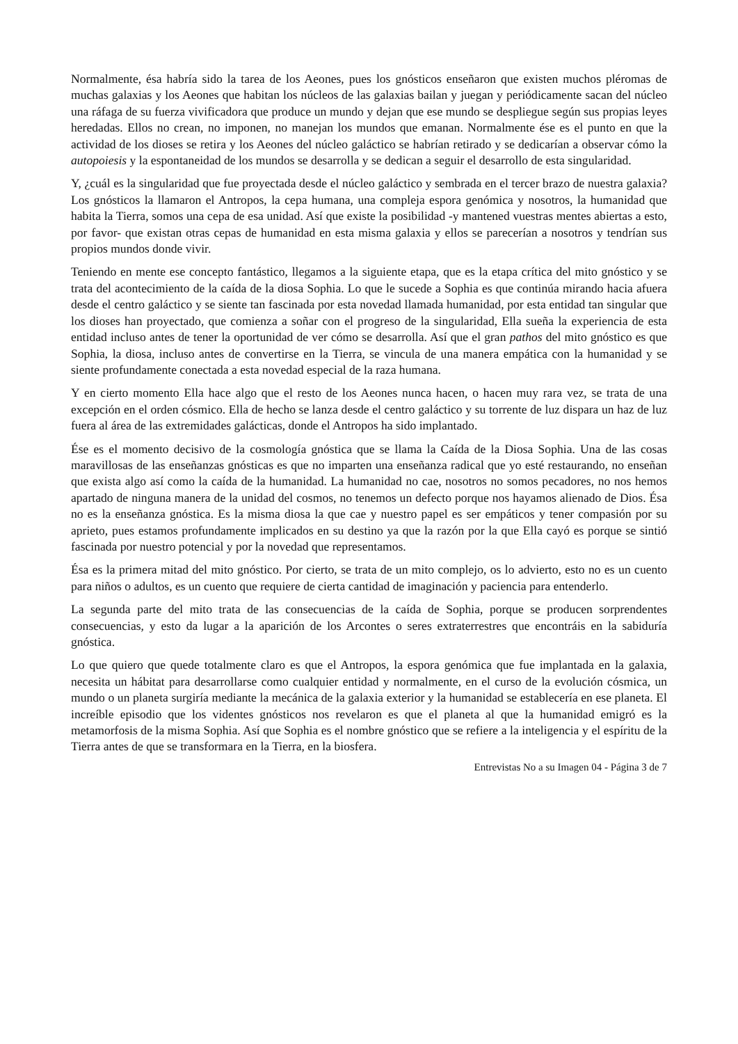Normalmente, ésa habría sido la tarea de los Aeones, pues los gnósticos enseñaron que existen muchos pléromas de muchas galaxias y los Aeones que habitan los núcleos de las galaxias bailan y juegan y periódicamente sacan del núcleo una ráfaga de su fuerza vivificadora que produce un mundo y dejan que ese mundo se despliegue según sus propias leyes heredadas. Ellos no crean, no imponen, no manejan los mundos que emanan. Normalmente ése es el punto en que la actividad de los dioses se retira y los Aeones del núcleo galáctico se habrían retirado y se dedicarían a observar cómo la autopoiesis y la espontaneidad de los mundos se desarrolla y se dedican a seguir el desarrollo de esta singularidad.
Y, ¿cuál es la singularidad que fue proyectada desde el núcleo galáctico y sembrada en el tercer brazo de nuestra galaxia? Los gnósticos la llamaron el Antropos, la cepa humana, una compleja espora genómica y nosotros, la humanidad que habita la Tierra, somos una cepa de esa unidad. Así que existe la posibilidad -y mantened vuestras mentes abiertas a esto, por favor- que existan otras cepas de humanidad en esta misma galaxia y ellos se parecerían a nosotros y tendrían sus propios mundos donde vivir.
Teniendo en mente ese concepto fantástico, llegamos a la siguiente etapa, que es la etapa crítica del mito gnóstico y se trata del acontecimiento de la caída de la diosa Sophia. Lo que le sucede a Sophia es que continúa mirando hacia afuera desde el centro galáctico y se siente tan fascinada por esta novedad llamada humanidad, por esta entidad tan singular que los dioses han proyectado, que comienza a soñar con el progreso de la singularidad, Ella sueña la experiencia de esta entidad incluso antes de tener la oportunidad de ver cómo se desarrolla. Así que el gran pathos del mito gnóstico es que Sophia, la diosa, incluso antes de convertirse en la Tierra, se vincula de una manera empática con la humanidad y se siente profundamente conectada a esta novedad especial de la raza humana.
Y en cierto momento Ella hace algo que el resto de los Aeones nunca hacen, o hacen muy rara vez, se trata de una excepción en el orden cósmico. Ella de hecho se lanza desde el centro galáctico y su torrente de luz dispara un haz de luz fuera al área de las extremidades galácticas, donde el Antropos ha sido implantado.
Ése es el momento decisivo de la cosmología gnóstica que se llama la Caída de la Diosa Sophia. Una de las cosas maravillosas de las enseñanzas gnósticas es que no imparten una enseñanza radical que yo esté restaurando, no enseñan que exista algo así como la caída de la humanidad. La humanidad no cae, nosotros no somos pecadores, no nos hemos apartado de ninguna manera de la unidad del cosmos, no tenemos un defecto porque nos hayamos alienado de Dios. Ésa no es la enseñanza gnóstica. Es la misma diosa la que cae y nuestro papel es ser empáticos y tener compasión por su aprieto, pues estamos profundamente implicados en su destino ya que la razón por la que Ella cayó es porque se sintió fascinada por nuestro potencial y por la novedad que representamos.
Ésa es la primera mitad del mito gnóstico. Por cierto, se trata de un mito complejo, os lo advierto, esto no es un cuento para niños o adultos, es un cuento que requiere de cierta cantidad de imaginación y paciencia para entenderlo.
La segunda parte del mito trata de las consecuencias de la caída de Sophia, porque se producen sorprendentes consecuencias, y esto da lugar a la aparición de los Arcontes o seres extraterrestres que encontráis en la sabiduría gnóstica.
Lo que quiero que quede totalmente claro es que el Antropos, la espora genómica que fue implantada en la galaxia, necesita un hábitat para desarrollarse como cualquier entidad y normalmente, en el curso de la evolución cósmica, un mundo o un planeta surgiría mediante la mecánica de la galaxia exterior y la humanidad se establecería en ese planeta. El increíble episodio que los videntes gnósticos nos revelaron es que el planeta al que la humanidad emigró es la metamorfosis de la misma Sophia. Así que Sophia es el nombre gnóstico que se refiere a la inteligencia y el espíritu de la Tierra antes de que se transformara en la Tierra, en la biosfera.
Entrevistas No a su Imagen 04 - Página 3 de 7